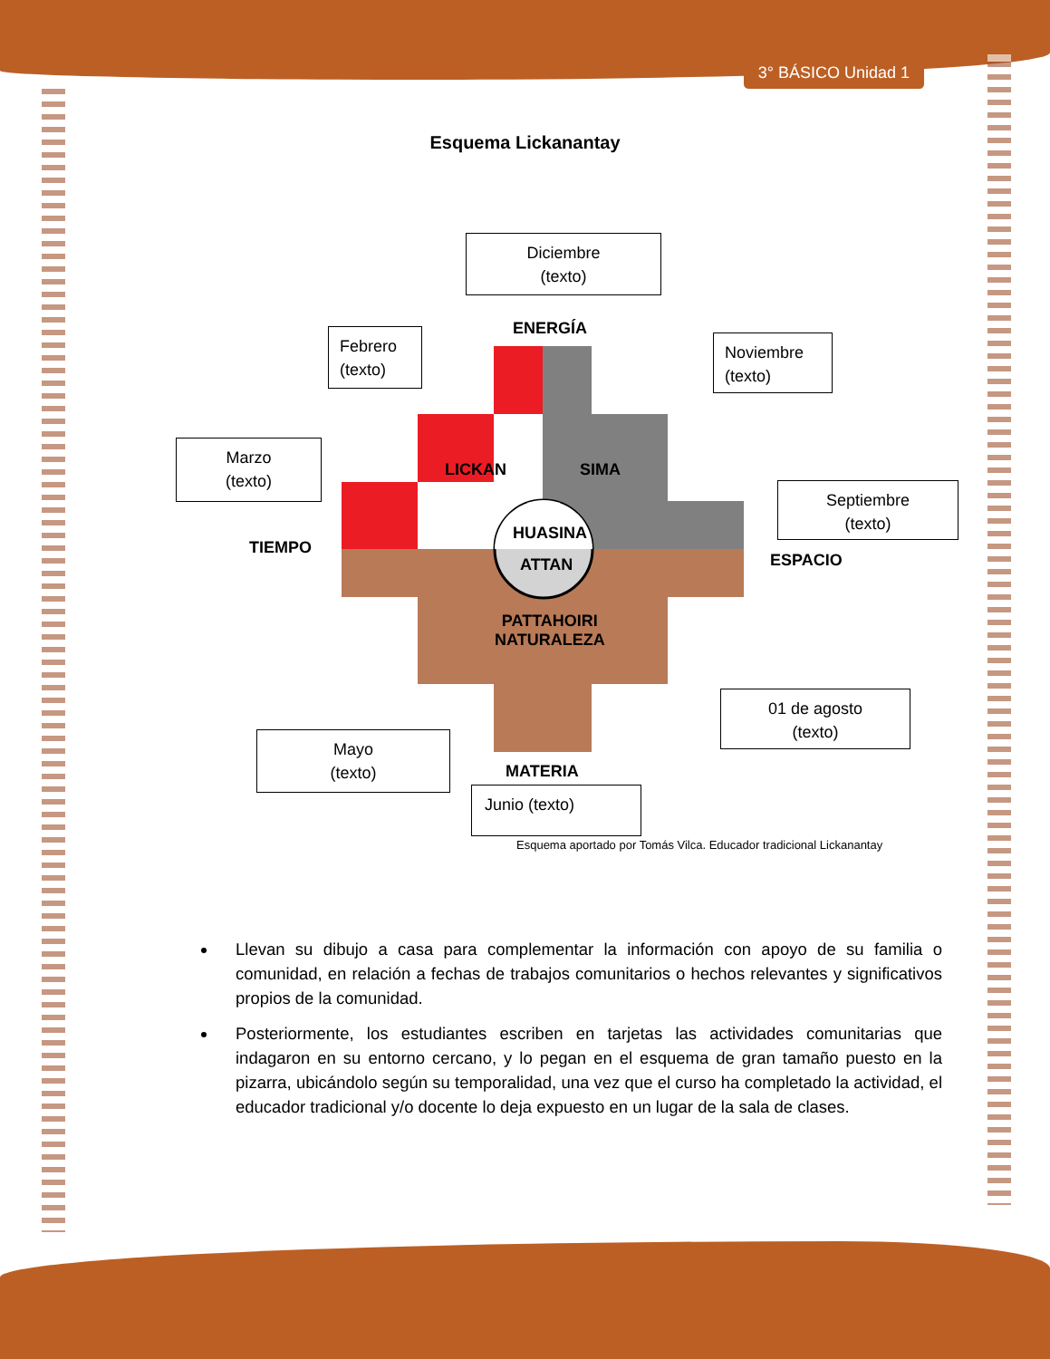3° BÁSICO Unidad 1
Esquema Lickanantay
Diciembre
(texto)
ENERGÍA
Febrero
(texto)
Noviembre
(texto)
Marzo
(texto)
LICKAN SIMA
Septiembre
(texto)
TIEMPO
HUASINA
ATTAN ESPACIO
PATTAHOIRI
NATURALEZA
01 de agosto
(texto)
Mayo
(texto)
MATERIA
Junio (texto)
Esquema aportado por Tomás Vilca. Educador tradicional Lickanantay
Llevan su dibujo a casa para complementar la información con apoyo de su familia o comunidad, en relación a fechas de trabajos comunitarios o hechos relevantes y significativos propios de la comunidad.
Posteriormente, los estudiantes escriben en tarjetas las actividades comunitarias que indagaron en su entorno cercano, y lo pegan en el esquema de gran tamaño puesto en la pizarra, ubicándolo según su temporalidad, una vez que el curso ha completado la actividad, el educador tradicional y/o docente lo deja expuesto en un lugar de la sala de clases.